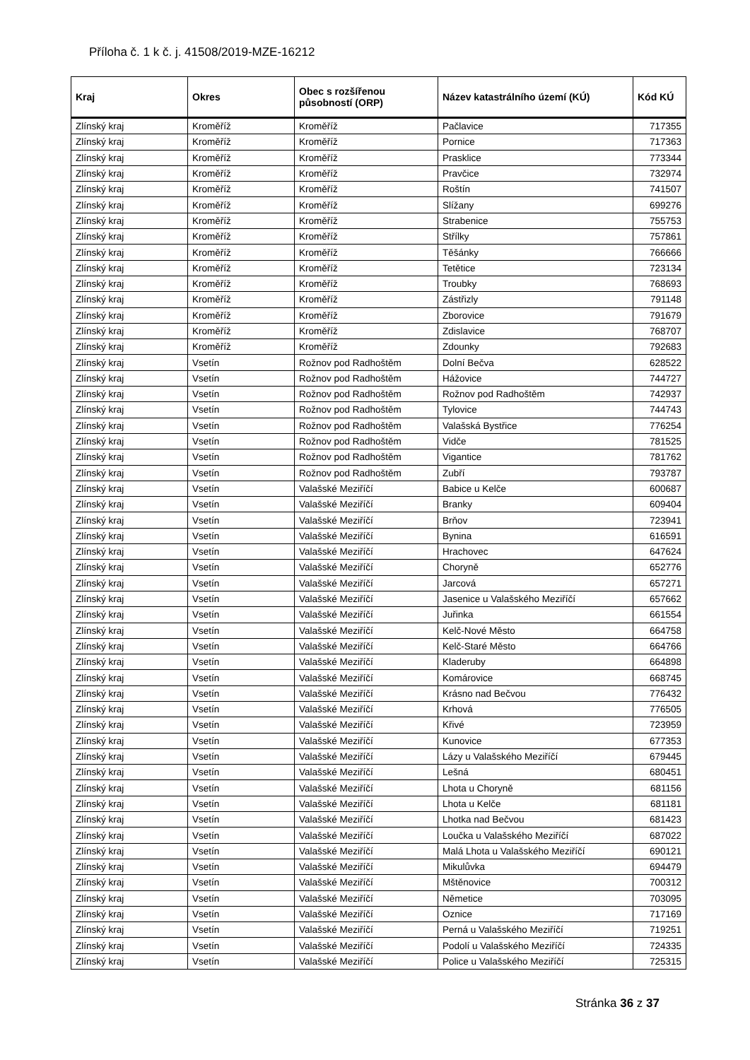Příloha č. 1 k č. j. 41508/2019-MZE-16212
| Kraj | Okres | Obec s rozšířenou působností (ORP) | Název katastrálního území (KÚ) | Kód KÚ |
| --- | --- | --- | --- | --- |
| Zlínský kraj | Kroměříž | Kroměříž | Pačlavice | 717355 |
| Zlínský kraj | Kroměříž | Kroměříž | Pornice | 717363 |
| Zlínský kraj | Kroměříž | Kroměříž | Prasklice | 773344 |
| Zlínský kraj | Kroměříž | Kroměříž | Pravčice | 732974 |
| Zlínský kraj | Kroměříž | Kroměříž | Roštín | 741507 |
| Zlínský kraj | Kroměříž | Kroměříž | Slížany | 699276 |
| Zlínský kraj | Kroměříž | Kroměříž | Strabenice | 755753 |
| Zlínský kraj | Kroměříž | Kroměříž | Střílky | 757861 |
| Zlínský kraj | Kroměříž | Kroměříž | Těšánky | 766666 |
| Zlínský kraj | Kroměříž | Kroměříž | Tetětice | 723134 |
| Zlínský kraj | Kroměříž | Kroměříž | Troubky | 768693 |
| Zlínský kraj | Kroměříž | Kroměříž | Zástřizly | 791148 |
| Zlínský kraj | Kroměříž | Kroměříž | Zborovice | 791679 |
| Zlínský kraj | Kroměříž | Kroměříž | Zdislavice | 768707 |
| Zlínský kraj | Kroměříž | Kroměříž | Zdounky | 792683 |
| Zlínský kraj | Vsetín | Rožnov pod Radhoštěm | Dolní Bečva | 628522 |
| Zlínský kraj | Vsetín | Rožnov pod Radhoštěm | Hážovice | 744727 |
| Zlínský kraj | Vsetín | Rožnov pod Radhoštěm | Rožnov pod Radhoštěm | 742937 |
| Zlínský kraj | Vsetín | Rožnov pod Radhoštěm | Tylovice | 744743 |
| Zlínský kraj | Vsetín | Rožnov pod Radhoštěm | Valašská Bystřice | 776254 |
| Zlínský kraj | Vsetín | Rožnov pod Radhoštěm | Vidče | 781525 |
| Zlínský kraj | Vsetín | Rožnov pod Radhoštěm | Vigantice | 781762 |
| Zlínský kraj | Vsetín | Rožnov pod Radhoštěm | Zubří | 793787 |
| Zlínský kraj | Vsetín | Valašské Meziříčí | Babice u Kelče | 600687 |
| Zlínský kraj | Vsetín | Valašské Meziříčí | Branky | 609404 |
| Zlínský kraj | Vsetín | Valašské Meziříčí | Brňov | 723941 |
| Zlínský kraj | Vsetín | Valašské Meziříčí | Bynina | 616591 |
| Zlínský kraj | Vsetín | Valašské Meziříčí | Hrachovec | 647624 |
| Zlínský kraj | Vsetín | Valašské Meziříčí | Choryně | 652776 |
| Zlínský kraj | Vsetín | Valašské Meziříčí | Jarcová | 657271 |
| Zlínský kraj | Vsetín | Valašské Meziříčí | Jasenice u Valašského Meziříčí | 657662 |
| Zlínský kraj | Vsetín | Valašské Meziříčí | Juřinka | 661554 |
| Zlínský kraj | Vsetín | Valašské Meziříčí | Kelč-Nové Město | 664758 |
| Zlínský kraj | Vsetín | Valašské Meziříčí | Kelč-Staré Město | 664766 |
| Zlínský kraj | Vsetín | Valašské Meziříčí | Kladeruby | 664898 |
| Zlínský kraj | Vsetín | Valašské Meziříčí | Komárovice | 668745 |
| Zlínský kraj | Vsetín | Valašské Meziříčí | Krásno nad Bečvou | 776432 |
| Zlínský kraj | Vsetín | Valašské Meziříčí | Krhová | 776505 |
| Zlínský kraj | Vsetín | Valašské Meziříčí | Křivé | 723959 |
| Zlínský kraj | Vsetín | Valašské Meziříčí | Kunovice | 677353 |
| Zlínský kraj | Vsetín | Valašské Meziříčí | Lázy u Valašského Meziříčí | 679445 |
| Zlínský kraj | Vsetín | Valašské Meziříčí | Lešná | 680451 |
| Zlínský kraj | Vsetín | Valašské Meziříčí | Lhota u Choryně | 681156 |
| Zlínský kraj | Vsetín | Valašské Meziříčí | Lhota u Kelče | 681181 |
| Zlínský kraj | Vsetín | Valašské Meziříčí | Lhotka nad Bečvou | 681423 |
| Zlínský kraj | Vsetín | Valašské Meziříčí | Loučka u Valašského Meziříčí | 687022 |
| Zlínský kraj | Vsetín | Valašské Meziříčí | Malá Lhota u Valašského Meziříčí | 690121 |
| Zlínský kraj | Vsetín | Valašské Meziříčí | Mikulůvka | 694479 |
| Zlínský kraj | Vsetín | Valašské Meziříčí | Mštěnovice | 700312 |
| Zlínský kraj | Vsetín | Valašské Meziříčí | Němetice | 703095 |
| Zlínský kraj | Vsetín | Valašské Meziříčí | Oznice | 717169 |
| Zlínský kraj | Vsetín | Valašské Meziříčí | Perná u Valašského Meziříčí | 719251 |
| Zlínský kraj | Vsetín | Valašské Meziříčí | Podolí u Valašského Meziříčí | 724335 |
| Zlínský kraj | Vsetín | Valašské Meziříčí | Police u Valašského Meziříčí | 725315 |
Stránka 36 z 37